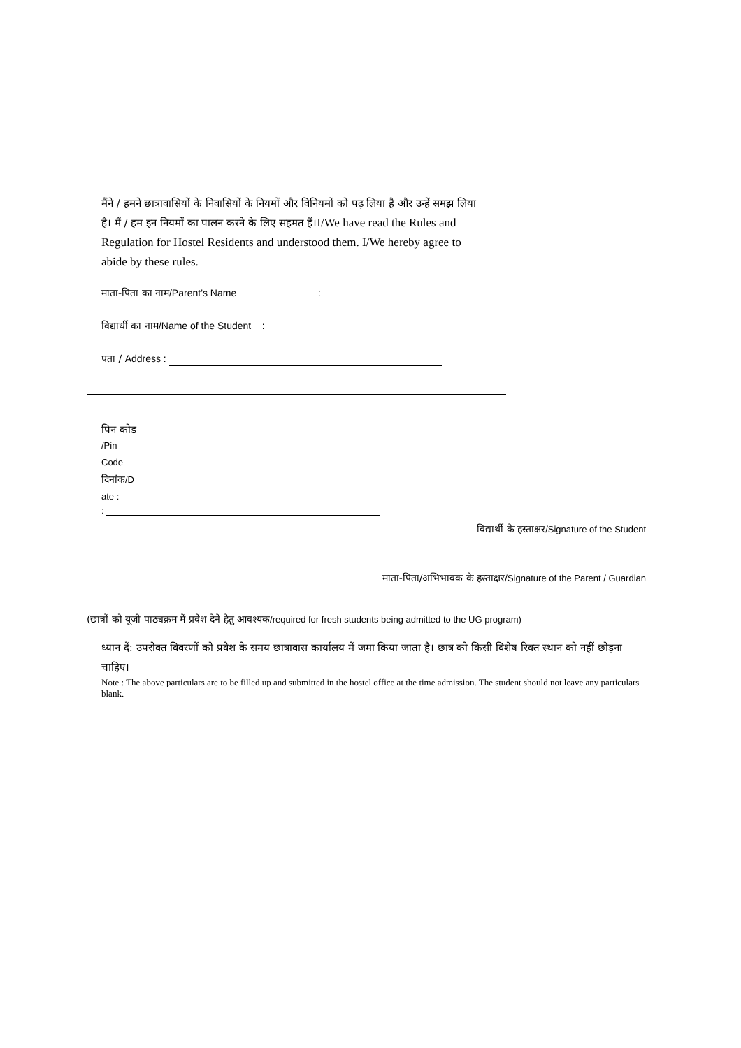मैंने / हमने छात्रावासियों के निवासियों के नियमों और विनियमों को पढ़ लिया है और उन्हें समझ लिया है। मैं / हम इन नियमों का पालन करने के लिए सहमत हैं।I/We have read the Rules and Regulation for Hostel Residents and understood them. I/We hereby agree to abide by these rules.
माता-पिता का नाम/Parent’s Name :
विद्यार्थी का नाम/Name of the Student :
पता / Address :
पिन कोड
/Pin
Code
दिनांक/D
ate :
:
विद्यार्थी के हस्ताक्षर/Signature of the Student
माता-पिता/अभिभावक के हस्ताक्षर/Signature of the Parent / Guardian
(छात्रों को यूजी पाठ्यक्रम में प्रवेश देने हेतु आवश्यक/required for fresh students being admitted to the UG program)
ध्यान दें: उपरोक्त विवरणों को प्रवेश के समय छात्रावास कार्यालय में जमा किया जाता है। छात्र को किसी विशेष रिक्त स्थान को नहीं छोड़ना चाहिए।
Note : The above particulars are to be filled up and submitted in the hostel office at the time admission. The student should not leave any particulars blank.